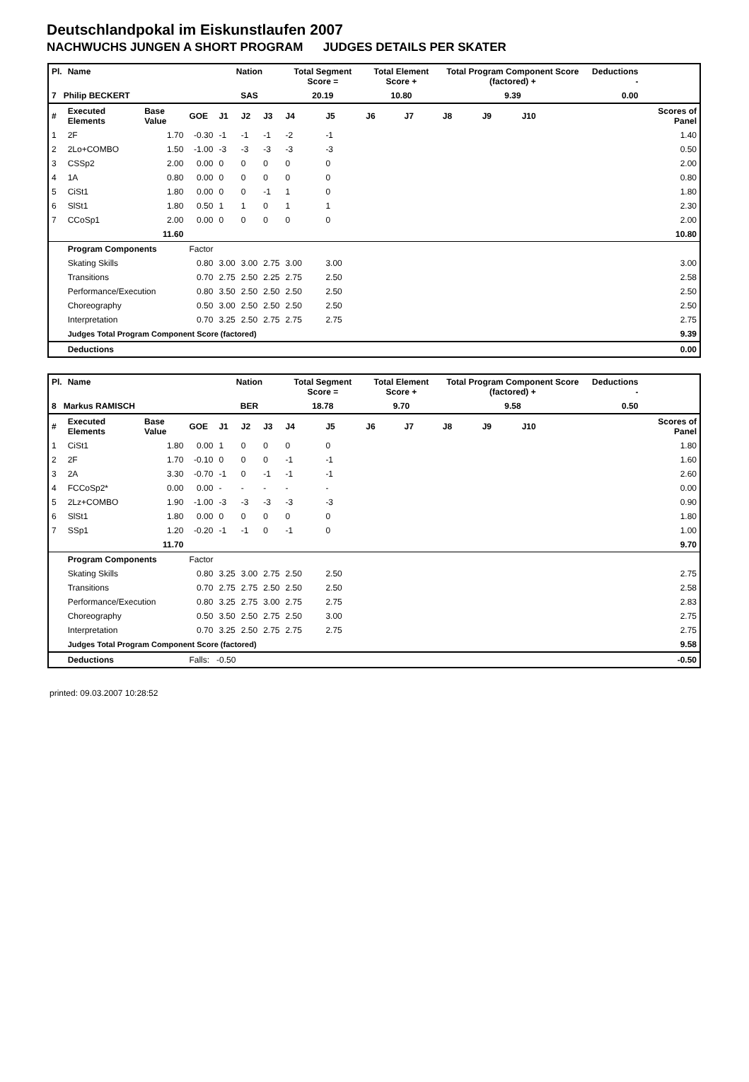Deutschlandpokal im Eiskunstlaufen 2007
NACHWUCHS JUNGEN A SHORT PROGRAM JUDGES DETAILS PER SKATER
| Pl. | Name | | | Nation | | | Total Segment Score = | | Total Element Score + | | Total Program Component Score (factored) + | | | | Deductions - | | |
| --- | --- | --- | --- | --- | --- | --- | --- | --- | --- | --- | --- | --- | --- | --- | --- | --- | --- |
| 7 Philip BECKERT | | | | SAS | | | 20.19 | | 10.80 | | 9.39 | | | | 0.00 | | |
| # | Executed Elements | Base Value | GOE | J1 | J2 | J3 | J4 | J5 | J6 | J7 | J8 | J9 | J10 | | | | Scores of Panel |
| 1 | 2F | 1.70 | -0.30 | -1 | -1 | -1 | -2 | -1 | | | | | | | | | 1.40 |
| 2 | 2Lo+COMBO | 1.50 | -1.00 | -3 | -3 | -3 | -3 | -3 | | | | | | | | | 0.50 |
| 3 | CSSp2 | 2.00 | 0.00 | 0 | 0 | 0 | 0 | 0 | | | | | | | | | 2.00 |
| 4 | 1A | 0.80 | 0.00 | 0 | 0 | 0 | 0 | 0 | | | | | | | | | 0.80 |
| 5 | CiSt1 | 1.80 | 0.00 | 0 | 0 | -1 | 1 | 0 | | | | | | | | | 1.80 |
| 6 | SlSt1 | 1.80 | 0.50 | 1 | 1 | 0 | 1 | 1 | | | | | | | | | 2.30 |
| 7 | CCoSp1 | 2.00 | 0.00 | 0 | 0 | 0 | 0 | 0 | | | | | | | | | 2.00 |
| | | 11.60 | | | | | | | | | | | | | | | 10.80 |
| | Program Components | | Factor | | | | | | | | | | | | | | |
| | Skating Skills | | 0.80 | 3.00 | 3.00 | 2.75 | 3.00 | 3.00 | | | | | | | | | 3.00 |
| | Transitions | | 0.70 | 2.75 | 2.50 | 2.25 | 2.75 | 2.50 | | | | | | | | | 2.58 |
| | Performance/Execution | | 0.80 | 3.50 | 2.50 | 2.50 | 2.50 | 2.50 | | | | | | | | | 2.50 |
| | Choreography | | 0.50 | 3.00 | 2.50 | 2.50 | 2.50 | 2.50 | | | | | | | | | 2.50 |
| | Interpretation | | 0.70 | 3.25 | 2.50 | 2.75 | 2.75 | 2.75 | | | | | | | | | 2.75 |
| | Judges Total Program Component Score (factored) | | | | | | | | | | | | | | | | 9.39 |
| | Deductions | | | | | | | | | | | | | | | | 0.00 |
| Pl. | Name | | | Nation | | | Total Segment Score = | | Total Element Score + | | Total Program Component Score (factored) + | | | | Deductions - | | |
| --- | --- | --- | --- | --- | --- | --- | --- | --- | --- | --- | --- | --- | --- | --- | --- | --- | --- |
| 8 Markus RAMISCH | | | | BER | | | 18.78 | | 9.70 | | 9.58 | | | | 0.50 | | |
| # | Executed Elements | Base Value | GOE | J1 | J2 | J3 | J4 | J5 | J6 | J7 | J8 | J9 | J10 | | | | Scores of Panel |
| 1 | CiSt1 | 1.80 | 0.00 | 1 | 0 | 0 | 0 | 0 | | | | | | | | | 1.80 |
| 2 | 2F | 1.70 | -0.10 | 0 | 0 | 0 | -1 | -1 | | | | | | | | | 1.60 |
| 3 | 2A | 3.30 | -0.70 | -1 | 0 | -1 | -1 | -1 | | | | | | | | | 2.60 |
| 4 | FCCoSp2* | 0.00 | 0.00 | - | - | - | - | - | | | | | | | | | 0.00 |
| 5 | 2Lz+COMBO | 1.90 | -1.00 | -3 | -3 | -3 | -3 | -3 | | | | | | | | | 0.90 |
| 6 | SlSt1 | 1.80 | 0.00 | 0 | 0 | 0 | 0 | 0 | | | | | | | | | 1.80 |
| 7 | SSp1 | 1.20 | -0.20 | -1 | -1 | 0 | -1 | 0 | | | | | | | | | 1.00 |
| | | 11.70 | | | | | | | | | | | | | | | 9.70 |
| | Program Components | | Factor | | | | | | | | | | | | | | |
| | Skating Skills | | 0.80 | 3.25 | 3.00 | 2.75 | 2.50 | 2.50 | | | | | | | | | 2.75 |
| | Transitions | | 0.70 | 2.75 | 2.75 | 2.50 | 2.50 | 2.50 | | | | | | | | | 2.58 |
| | Performance/Execution | | 0.80 | 3.25 | 2.75 | 3.00 | 2.75 | 2.75 | | | | | | | | | 2.83 |
| | Choreography | | 0.50 | 3.50 | 2.50 | 2.75 | 2.50 | 3.00 | | | | | | | | | 2.75 |
| | Interpretation | | 0.70 | 3.25 | 2.50 | 2.75 | 2.75 | 2.75 | | | | | | | | | 2.75 |
| | Judges Total Program Component Score (factored) | | | | | | | | | | | | | | | | 9.58 |
| | Deductions | | Falls: -0.50 | | | | | | | | | | | | | | -0.50 |
printed: 09.03.2007 10:28:52